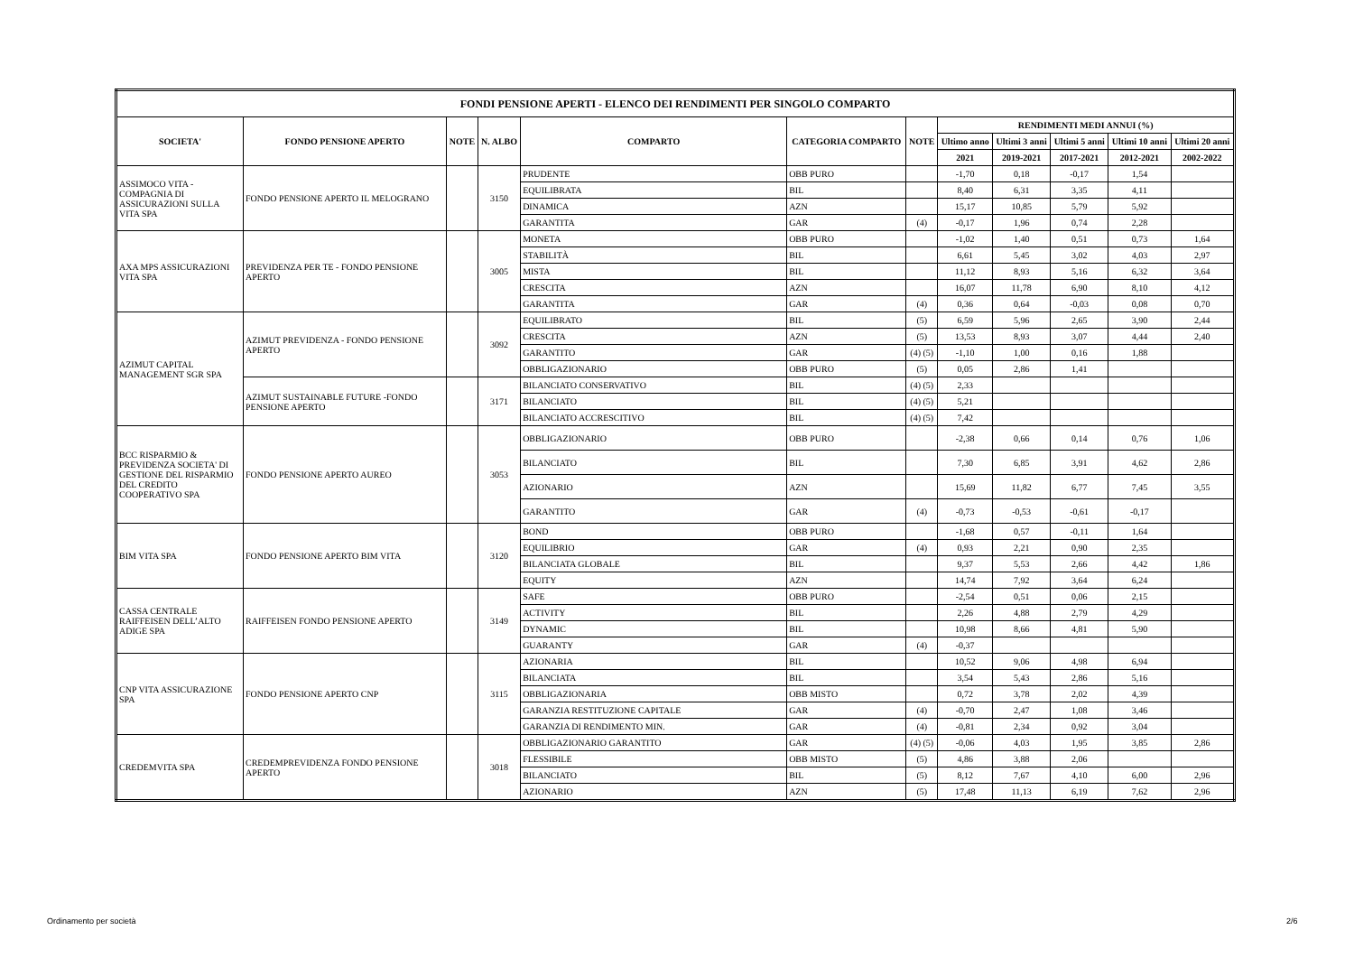| FONDI PENSIONE APERTI - ELENCO DEI RENDIMENTI PER SINGOLO COMPARTO | | | | | | | | | | | |
| --- | --- | --- | --- | --- | --- | --- | --- | --- | --- | --- | --- |
| SOCIETA' | FONDO PENSIONE APERTO | NOTE | N. ALBO | COMPARTO | CATEGORIA COMPARTO | NOTE | RENDIMENTI MEDI ANNUI (%) | | | | |
| | | | | | | | Ultimo anno | Ultimi 3 anni | Ultimi 5 anni | Ultimi 10 anni | Ultimi 20 anni |
| | | | | | | | 2021 | 2019-2021 | 2017-2021 | 2012-2021 | 2002-2022 |
| ASSIMOCO VITA - COMPAGNIA DI ASSICURAZIONI SULLA VITA SPA | FONDO PENSIONE APERTO IL MELOGRANO | | 3150 | PRUDENTE | OBB PURO | | -1,70 | 0,18 | -0,17 | 1,54 | |
| | | | | EQUILIBRATA | BIL | | 8,40 | 6,31 | 3,35 | 4,11 | |
| | | | | DINAMICA | AZN | | 15,17 | 10,85 | 5,79 | 5,92 | |
| | | | | GARANTITA | GAR | (4) | -0,17 | 1,96 | 0,74 | 2,28 | |
| AXA MPS ASSICURAZIONI VITA SPA | PREVIDENZA PER TE - FONDO PENSIONE APERTO | | 3005 | MONETA | OBB PURO | | -1,02 | 1,40 | 0,51 | 0,73 | 1,64 |
| | | | | STABILITÀ | BIL | | 6,61 | 5,45 | 3,02 | 4,03 | 2,97 |
| | | | | MISTA | BIL | | 11,12 | 8,93 | 5,16 | 6,32 | 3,64 |
| | | | | CRESCITA | AZN | | 16,07 | 11,78 | 6,90 | 8,10 | 4,12 |
| | | | | GARANTITA | GAR | (4) | 0,36 | 0,64 | -0,03 | 0,08 | 0,70 |
| AZIMUT CAPITAL MANAGEMENT SGR SPA | AZIMUT PREVIDENZA - FONDO PENSIONE APERTO | | 3092 | EQUILIBRATO | BIL | (5) | 6,59 | 5,96 | 2,65 | 3,90 | 2,44 |
| | | | | CRESCITA | AZN | (5) | 13,53 | 8,93 | 3,07 | 4,44 | 2,40 |
| | | | | GARANTITO | GAR | (4) (5) | -1,10 | 1,00 | 0,16 | 1,88 | |
| | | | | OBBLIGAZIONARIO | OBB PURO | (5) | 0,05 | 2,86 | 1,41 | | |
| | AZIMUT SUSTAINABLE FUTURE -FONDO PENSIONE APERTO | | 3171 | BILANCIATO CONSERVATIVO | BIL | (4) (5) | 2,33 | | | | |
| | | | | BILANCIATO | BIL | (4) (5) | 5,21 | | | | |
| | | | | BILANCIATO ACCRESCITIVO | BIL | (4) (5) | 7,42 | | | | |
| BCC RISPARMIO & PREVIDENZA SOCIETA' DI GESTIONE DEL RISPARMIO DEL CREDITO COOPERATIVO SPA | FONDO PENSIONE APERTO AUREO | | 3053 | OBBLIGAZIONARIO | OBB PURO | | -2,38 | 0,66 | 0,14 | 0,76 | 1,06 |
| | | | | BILANCIATO | BIL | | 7,30 | 6,85 | 3,91 | 4,62 | 2,86 |
| | | | | AZIONARIO | AZN | | 15,69 | 11,82 | 6,77 | 7,45 | 3,55 |
| | | | | GARANTITO | GAR | (4) | -0,73 | -0,53 | -0,61 | -0,17 | |
| BIM VITA SPA | FONDO PENSIONE APERTO BIM VITA | | 3120 | BOND | OBB PURO | | -1,68 | 0,57 | -0,11 | 1,64 | |
| | | | | EQUILIBRIO | GAR | (4) | 0,93 | 2,21 | 0,90 | 2,35 | |
| | | | | BILANCIATA GLOBALE | BIL | | 9,37 | 5,53 | 2,66 | 4,42 | 1,86 |
| | | | | EQUITY | AZN | | 14,74 | 7,92 | 3,64 | 6,24 | |
| CASSA CENTRALE RAIFFEISEN DELL’ALTO ADIGE SPA | RAIFFEISEN FONDO PENSIONE APERTO | | 3149 | SAFE | OBB PURO | | -2,54 | 0,51 | 0,06 | 2,15 | |
| | | | | ACTIVITY | BIL | | 2,26 | 4,88 | 2,79 | 4,29 | |
| | | | | DYNAMIC | BIL | | 10,98 | 8,66 | 4,81 | 5,90 | |
| | | | | GUARANTY | GAR | (4) | -0,37 | | | | |
| CNP VITA ASSICURAZIONE SPA | FONDO PENSIONE APERTO CNP | | 3115 | AZIONARIA | BIL | | 10,52 | 9,06 | 4,98 | 6,94 | |
| | | | | BILANCIATA | BIL | | 3,54 | 5,43 | 2,86 | 5,16 | |
| | | | | OBBLIGAZIONARIA | OBB MISTO | | 0,72 | 3,78 | 2,02 | 4,39 | |
| | | | | GARANZIA RESTITUZIONE CAPITALE | GAR | (4) | -0,70 | 2,47 | 1,08 | 3,46 | |
| | | | | GARANZIA DI RENDIMENTO MIN. | GAR | (4) | -0,81 | 2,34 | 0,92 | 3,04 | |
| CREDEMVITA SPA | CREDEMPREVIDENZA FONDO PENSIONE APERTO | | 3018 | OBBLIGAZIONARIO GARANTITO | GAR | (4) (5) | -0,06 | 4,03 | 1,95 | 3,85 | 2,86 |
| | | | | FLESSIBILE | OBB MISTO | (5) | 4,86 | 3,88 | 2,06 | | |
| | | | | BILANCIATO | BIL | (5) | 8,12 | 7,67 | 4,10 | 6,00 | 2,96 |
| | | | | AZIONARIO | AZN | (5) | 17,48 | 11,13 | 6,19 | 7,62 | 2,96 |
Ordinamento per società 2/6